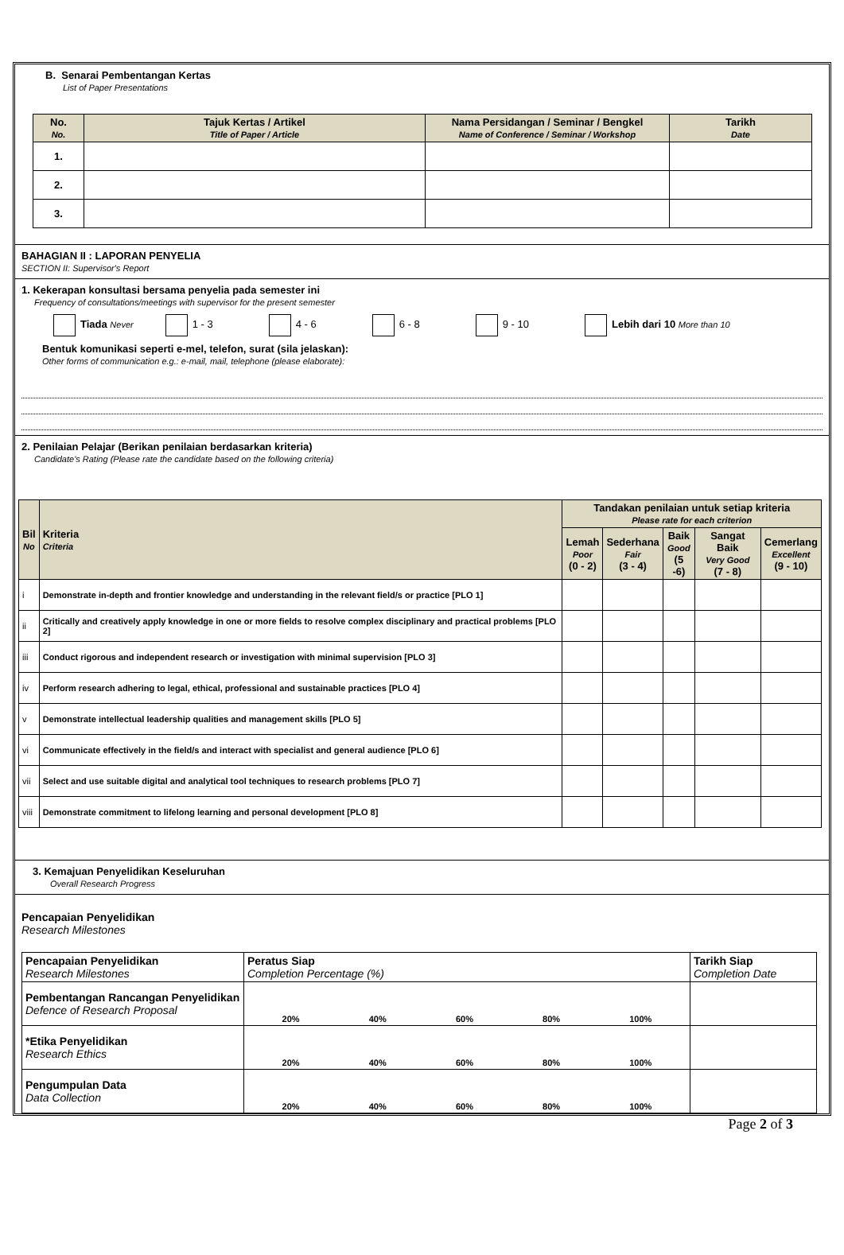B. Senarai Pembentangan Kertas
List of Paper Presentations
| No. No. | Tajuk Kertas / Artikel Title of Paper / Article | Nama Persidangan / Seminar / Bengkel Name of Conference / Seminar / Workshop | Tarikh Date |
| --- | --- | --- | --- |
| 1. | | | |
| 2. | | | |
| 3. | | | |
BAHAGIAN II : LAPORAN PENYELIA
SECTION II: Supervisor's Report
1. Kekerapan konsultasi bersama penyelia pada semester ini
Frequency of consultations/meetings with supervisor for the present semester
Tiada Never 1 - 3 4 - 6 6 - 8 9 - 10 Lebih dari 10 More than 10
Bentuk komunikasi seperti e-mel, telefon, surat (sila jelaskan):
Other forms of communication e.g.: e-mail, mail, telephone (please elaborate):
2. Penilaian Pelajar (Berikan penilaian berdasarkan kriteria)
Candidate's Rating (Please rate the candidate based on the following criteria)
| Bil No | Kriteria Criteria | Tandakan penilaian untuk setiap kriteria Please rate for each criterion | | | | |
| --- | --- | --- | --- | --- | --- | --- |
| | | Lemah Poor (0 - 2) | Sederhana Fair (3 - 4) | Baik Good (5 -6) | Sangat Baik Very Good (7 - 8) | Cemerlang Excellent (9 - 10) |
| i | Demonstrate in-depth and frontier knowledge and understanding in the relevant field/s or practice [PLO 1] | | | | | |
| ii | Critically and creatively apply knowledge in one or more fields to resolve complex disciplinary and practical problems [PLO 2] | | | | | |
| iii | Conduct rigorous and independent research or investigation with minimal supervision [PLO 3] | | | | | |
| iv | Perform research adhering to legal, ethical, professional and sustainable practices [PLO 4] | | | | | |
| v | Demonstrate intellectual leadership qualities and management skills [PLO 5] | | | | | |
| vi | Communicate effectively in the field/s and interact with specialist and general audience [PLO 6] | | | | | |
| vii | Select and use suitable digital and analytical tool techniques to research problems [PLO 7] | | | | | |
| viii | Demonstrate commitment to lifelong learning and personal development [PLO 8] | | | | | |
3. Kemajuan Penyelidikan Keseluruhan
Overall Research Progress
Pencapaian Penyelidikan
Research Milestones
| Pencapaian Penyelidikan Research Milestones | Peratus Siap Completion Percentage (%) | Tarikh Siap Completion Date |
| Pembentangan Rancangan Penyelidikan Defence of Research Proposal | 20% 40% 60% 80% 100% | |
| *Etika Penyelidikan Research Ethics | 20% 40% 60% 80% 100% | |
| Pengumpulan Data Data Collection | 20% 40% 60% 80% 100% | |
Page 2 of 3